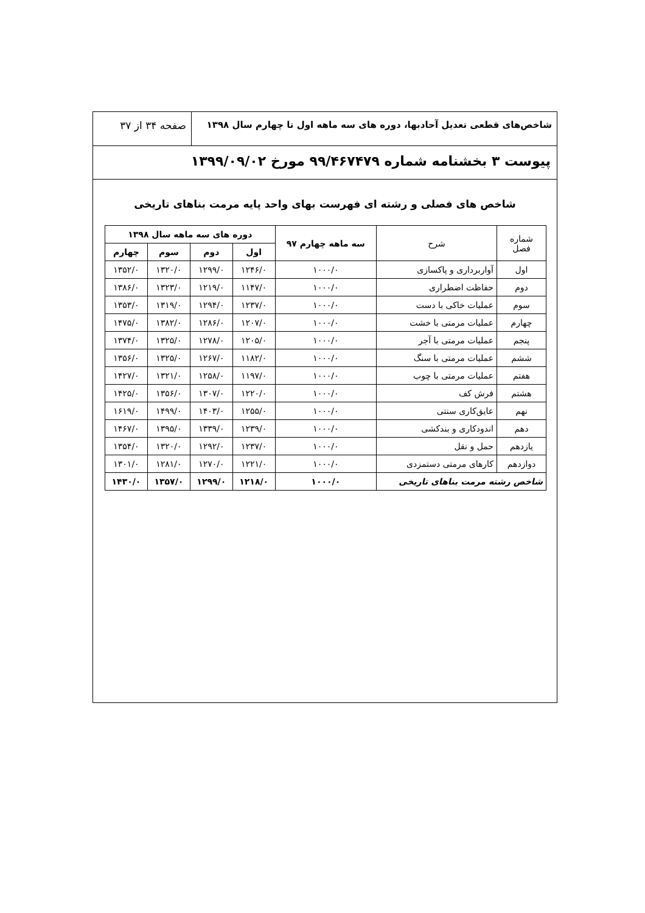شاخص‌های قطعی تعدیل آحادبها، دوره های سه ماهه اول تا چهارم سال ۱۳۹۸
صفحه ۳۴ از ۳۷
پیوست ۳ بخشنامه شماره ۹۹/۴۶۷۴۷۹ مورخ ۱۳۹۹/۰۹/۰۲
شاخص های فصلی و رشته ای فهرست بهای واحد پایه مرمت بناهای تاریخی
| شماره فصل | شرح | سه ماهه چهارم ۹۷ | دوره های سه ماهه سال ۱۳۹۸ | | | |
| --- | --- | --- | --- | --- | --- | --- |
| | | | اول | دوم | سوم | چهارم |
| اول | آواربرداری و پاکسازی | ۱۰۰۰/۰ | ۱۲۴۶/۰ | ۱۲۹۹/۰ | ۱۳۲۰/۰ | ۱۳۵۲/۰ |
| دوم | حفاظت اضطراری | ۱۰۰۰/۰ | ۱۱۴۷/۰ | ۱۲۱۹/۰ | ۱۳۲۳/۰ | ۱۳۸۶/۰ |
| سوم | عملیات خاکی با دست | ۱۰۰۰/۰ | ۱۲۳۷/۰ | ۱۲۹۴/۰ | ۱۳۱۹/۰ | ۱۳۵۳/۰ |
| چهارم | عملیات مرمتی با خشت | ۱۰۰۰/۰ | ۱۲۰۷/۰ | ۱۲۸۶/۰ | ۱۳۸۲/۰ | ۱۴۷۵/۰ |
| پنجم | عملیات مرمتی با آجر | ۱۰۰۰/۰ | ۱۲۰۵/۰ | ۱۲۷۸/۰ | ۱۳۲۵/۰ | ۱۳۷۴/۰ |
| ششم | عملیات مرمتی با سنگ | ۱۰۰۰/۰ | ۱۱۸۲/۰ | ۱۲۶۷/۰ | ۱۳۲۵/۰ | ۱۳۵۶/۰ |
| هفتم | عملیات مرمتی با چوب | ۱۰۰۰/۰ | ۱۱۹۷/۰ | ۱۲۵۸/۰ | ۱۳۲۱/۰ | ۱۴۲۷/۰ |
| هشتم | فرش کف | ۱۰۰۰/۰ | ۱۲۲۰/۰ | ۱۳۰۷/۰ | ۱۳۵۶/۰ | ۱۴۲۵/۰ |
| نهم | عایق‌کاری سنتی | ۱۰۰۰/۰ | ۱۲۵۵/۰ | ۱۴۰۳/۰ | ۱۴۹۹/۰ | ۱۶۱۹/۰ |
| دهم | اندودکاری و بندکشی | ۱۰۰۰/۰ | ۱۲۳۹/۰ | ۱۳۳۹/۰ | ۱۳۹۵/۰ | ۱۴۶۷/۰ |
| یازدهم | حمل و نقل | ۱۰۰۰/۰ | ۱۲۳۷/۰ | ۱۲۹۲/۰ | ۱۳۲۰/۰ | ۱۳۵۴/۰ |
| دوازدهم | کارهای مرمتی دستمزدی | ۱۰۰۰/۰ | ۱۲۲۱/۰ | ۱۲۷۰/۰ | ۱۲۸۱/۰ | ۱۳۰۱/۰ |
| شاخص رشته مرمت بناهای تاریخی | | ۱۰۰۰/۰ | ۱۲۱۸/۰ | ۱۲۹۹/۰ | ۱۳۵۷/۰ | ۱۴۳۰/۰ |